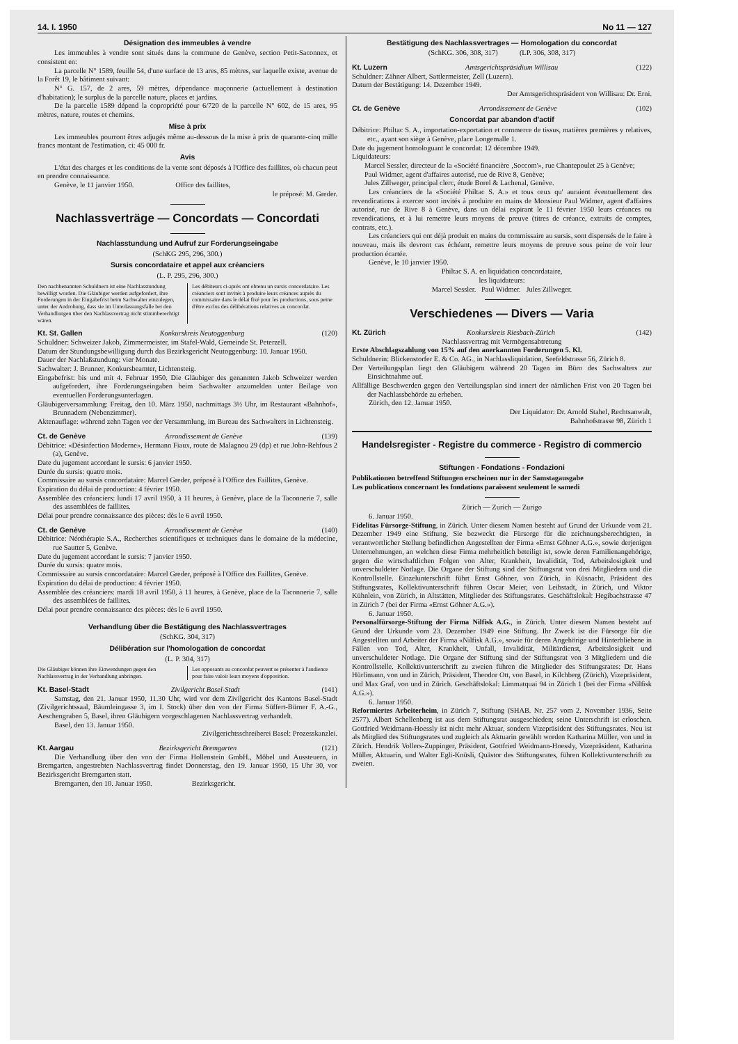14. I. 1950 No 11 — 127
Désignation des immeubles à vendre
Les immeubles à vendre sont situés dans la commune de Genève, section Petit-Saconnex, et consistent en:
La parcelle N° 1589, feuille 54, d'une surface de 13 ares, 85 mètres, sur laquelle existe, avenue de la Forêt 19, le bâtiment suivant:
N° G. 157, de 2 ares, 59 mètres, dépendance maçonnerie (actuellement à destination d'habitation); le surplus de la parcelle nature, places et jardins.
De la parcelle 1589 dépend la copropriété pour 6/720 de la parcelle N° 602, de 15 ares, 95 mètres, nature, routes et chemins.
Mise à prix
Les immeubles pourront êtres adjugés même au-dessous de la mise à prix de quarante-cinq mille francs montant de l'estimation, ci: 45 000 fr.
Avis
L'état des charges et les conditions de la vente sont déposés à l'Office des faillites, où chacun peut en prendre connaissance.
Genève, le 11 janvier 1950. Office des faillites,
le préposé: M. Greder.
Nachlassverträge — Concordats — Concordati
Nachlasstundung und Aufruf zur Forderungseingabe
(SchKG 295, 296, 300.)
Sursis concordataire et appel aux créanciers
(L. P. 295, 296, 300.)
Den nachbenannten Schuldnern ist eine Nachlasstundung bewilligt worden. Die Gläubiger werden aufgefordert, ihre Forderungen in der Eingabefrist beim Sachwalter einzulegen, unter der Androhung, dass sie im Unterlassungsfalle bei den Verhandlungen über den Nachlassvertrag nicht stimmberechtigt wären.
Les débiteurs ci-après ont obtenu un sursis concordataire. Les créanciers sont invités à produire leurs créances auprès du commissaire dans le délai fixé pour les productions, sous peine d'être exclus des délibérations relatives au concordat.
Kt. St. Gallen Konkurskreis Neutoggenburg (120)
Schuldner: Schweizer Jakob, Zimmermeister, im Stafel-Wald, Gemeinde St. Peterzell.
Datum der Stundungsbewilligung durch das Bezirksgericht Neutoggenburg: 10. Januar 1950.
Dauer der Nachlaßstundung: vier Monate.
Sachwalter: J. Brunner, Konkursbeamter, Lichtensteig.
Eingabefrist: bis und mit 4. Februar 1950. Die Gläubiger des genannten Jakob Schweizer werden aufgefordert, ihre Forderungseingaben beim Sachwalter anzumelden unter Beilage von eventuellen Forderungsunterlagen.
Gläubigerversammlung: Freitag, den 10. März 1950, nachmittags 3½ Uhr, im Restaurant «Bahnhof», Brunnadern (Nebenzimmer).
Aktenauflage: während zehn Tagen vor der Versammlung, im Bureau des Sachwalters in Lichtensteig.
Ct. de Genève Arrondissement de Genève (139)
Débitrice: «Désinfection Moderne», Hermann Fiaux, route de Malagnou 29 (dp) et rue John-Rehfous 2 (a), Genève.
Date du jugement accordant le sursis: 6 janvier 1950.
Durée du sursis: quatre mois.
Commissaire au sursis concordataire: Marcel Greder, préposé à l'Office des Faillites, Genève.
Expiration du délai de production: 4 février 1950.
Assemblée des créanciers: lundi 17 avril 1950, à 11 heures, à Genève, place de la Taconnerie 7, salle des assemblées de faillites.
Délai pour prendre connaissance des pièces: dès le 6 avril 1950.
Ct. de Genève Arrondissement de Genève (140)
Débitrice: Néothérapie S.A., Recherches scientifiques et techniques dans le domaine de la médecine, rue Sautter 5, Genève.
Date du jugement accordant le sursis: 7 janvier 1950.
Durée du sursis: quatre mois.
Commissaire au sursis concordataire: Marcel Greder, préposé à l'Office des Faillites, Genève.
Expiration du délai de production: 4 février 1950.
Assemblée des créanciers: mardi 18 avril 1950, à 11 heures, à Genève, place de la Taconnerie 7, salle des assemblées de faillites.
Délai pour prendre connaissance des pièces: dès le 6 avril 1950.
Verhandlung über die Bestätigung des Nachlassvertrages
(SchKG. 304, 317)
Délibération sur l'homologation de concordat
(L. P. 304, 317)
Die Gläubiger können ihre Einwendungen gegen den Nachlassvertrag in der Verhandlung anbringen.
Les opposants au concordat peuvent se présenter à l'audience pour faire valoir leurs moyens d'opposition.
Kt. Basel-Stadt Zivilgericht Basel-Stadt (141)
Samstag, den 21. Januar 1950, 11.30 Uhr, wird vor dem Zivilgericht des Kantons Basel-Stadt (Zivilgerichtssaal, Bäumleingasse 3, im I. Stock) über den von der Firma Süffert-Bürner F. A.-G., Aeschengraben 5, Basel, ihren Gläubigern vorgeschlagenen Nachlassvertrag verhandelt.
Basel, den 13. Januar 1950.
Zivilgerichtsschreiberei Basel: Prozesskanzlei.
Kt. Aargau Bezirksgericht Bremgarten (121)
Die Verhandlung über den von der Firma Hollenstein GmbH., Möbel und Aussteuern, in Bremgarten, angestrebten Nachlassvertrag findet Donnerstag, den 19. Januar 1950, 15 Uhr 30, vor Bezirksgericht Bremgarten statt.
Bremgarten, den 10. Januar 1950. Bezirksgericht.
Bestätigung des Nachlassvertrages — Homologation du concordat
(SchKG. 306, 308, 317) (LP. 306, 308, 317)
Kt. Luzern Amtsgerichtspräsidium Willisau (122)
Schuldner: Zähner Albert, Sattlermeister, Zell (Luzern).
Datum der Bestätigung: 14. Dezember 1949.
Der Amtsgerichtspräsident von Willisau: Dr. Erni.
Ct. de Genève Arrondissement de Genève (102)
Concordat par abandon d'actif
Débitrice: Philtac S. A., importation-exportation et commerce de tissus, matières premières y relatives, etc., ayant son siège à Genève, place Longemalle 1.
Date du jugement homologuant le concordat: 12 décembre 1949.
Liquidateurs:
Marcel Sessler, directeur de la «Société financière ‚Soccom'», rue Chantepoulet 25 à Genève;
Paul Widmer, agent d'affaires autorisé, rue de Rive 8, Genève;
Jules Zillweger, principal clerc, étude Borel & Lachenal, Genève.
Les créanciers de la «Société Philtac S. A.» et tous ceux qu' auraient éventuellement des revendications à exercer sont invités à produire en mains de Monsieur Paul Widmer, agent d'affaires autorisé, rue de Rive 8 à Genève, dans un délai expirant le 11 février 1950 leurs créances ou revendications, et à lui remettre leurs moyens de preuve (titres de créance, extraits de comptes, contrats, etc.).
Les créanciers qui ont déjà produit en mains du commissaire au sursis, sont dispensés de le faire à nouveau, mais ils devront cas échéant, remettre leurs moyens de preuve sous peine de voir leur production écartée.
Genève, le 10 janvier 1950.
Philtac S. A. en liquidation concordataire,
les liquidateurs:
Marcel Sessler. Paul Widmer. Jules Zillweger.
Verschiedenes — Divers — Varia
Kt. Zürich Konkurskreis Riesbach-Zürich (142)
Nachlassvertrag mit Vermögensabtretung
Erste Abschlagszahlung von 15% auf den anerkannten Forderungen 5. Kl.
Schuldnerin: Blickenstorfer E. & Co. AG., in Nachlassliquidation, Seefeldstrasse 56, Zürich 8.
Der Verteilungsplan liegt den Gläubigern während 20 Tagen im Büro des Sachwalters zur Einsichtnahme auf.
Allfällige Beschwerden gegen den Verteilungsplan sind innert der nämlichen Frist von 20 Tagen bei der Nachlassbehörde zu erheben.
Zürich, den 12. Januar 1950.
Der Liquidator: Dr. Arnold Stahel, Rechtsanwalt,
Bahnhofstrasse 98, Zürich 1
Handelsregister - Registre du commerce - Registro di commercio
Stiftungen - Fondations - Fondazioni
Publikationen betreffend Stiftungen erscheinen nur in der Samstagausgabe
Les publications concernant les fondations paraissent seulement le samedi
Zürich — Zurich — Zurigo
6. Januar 1950.
Fidelitas Fürsorge-Stiftung, in Zürich. Unter diesem Namen besteht auf Grund der Urkunde vom 21. Dezember 1949 eine Stiftung. Sie bezweckt die Fürsorge für die zeichnungsberechtigten, in verantwortlicher Stellung befindlichen Angestellten der Firma «Ernst Göhner A.G.», sowie derjenigen Unternehmungen, an welchen diese Firma mehrheitlich beteiligt ist, sowie deren Familienangehörige, gegen die wirtschaftlichen Folgen von Alter, Krankheit, Invalidität, Tod, Arbeitslosigkeit und unverschuldeter Notlage. Die Organe der Stiftung sind der Stiftungsrat von drei Mitgliedern und die Kontrollstelle. Einzelunterschrift führt Ernst Göhner, von Zürich, in Küsnacht, Präsident des Stiftungsrates, Kollektivunterschrift führen Oscar Meier, von Leibstadt, in Zürich, und Viktor Kühnlein, von Zürich, in Altstätten, Mitglieder des Stiftungsrates. Geschäftslokal: Hegibachstrasse 47 in Zürich 7 (bei der Firma «Ernst Göhner A.G.»).
6. Januar 1950.
Personalfürsorge-Stiftung der Firma Nilfisk A.G., in Zürich. Unter diesem Namen besteht auf Grund der Urkunde vom 23. Dezember 1949 eine Stiftung. Ihr Zweck ist die Fürsorge für die Angestellten und Arbeiter der Firma «Nilfisk A.G.», sowie für deren Angehörige und Hinterbliebene in Fällen von Tod, Alter, Krankheit, Unfall, Invalidität, Militärdienst, Arbeitslosigkeit und unverschuldeter Notlage. Die Organe der Stiftung sind der Stiftungsrat von 3 Mitgliedern und die Kontrollstelle. Kollektivunterschrift zu zweien führen die Mitglieder des Stiftungsrates: Dr. Hans Hürlimann, von und in Zürich, Präsident, Theodor Ott, von Basel, in Kilchberg (Zürich), Vizepräsident, und Max Graf, von und in Zürich. Geschäftslokal: Limmatquai 94 in Zürich 1 (bei der Firma «Nilfisk A.G.»).
6. Januar 1950.
Reformiertes Arbeiterheim, in Zürich 7, Stiftung (SHAB. Nr. 257 vom 2. November 1936, Seite 2577). Albert Schellenberg ist aus dem Stiftungsrat ausgeschieden; seine Unterschrift ist erloschen. Gottfried Weidmann-Hoessly ist nicht mehr Aktuar, sondern Vizepräsident des Stiftungsrates. Neu ist als Mitglied des Stiftungsrates und zugleich als Aktuarin gewählt worden Katharina Müller, von und in Zürich. Hendrik Vollers-Zuppinger, Präsident, Gottfried Weidmann-Hoessly, Vizepräsident, Katharina Müller, Aktuarin, und Walter Egli-Knüsli, Quästor des Stiftungsrates, führen Kollektivunterschrift zu zweien.